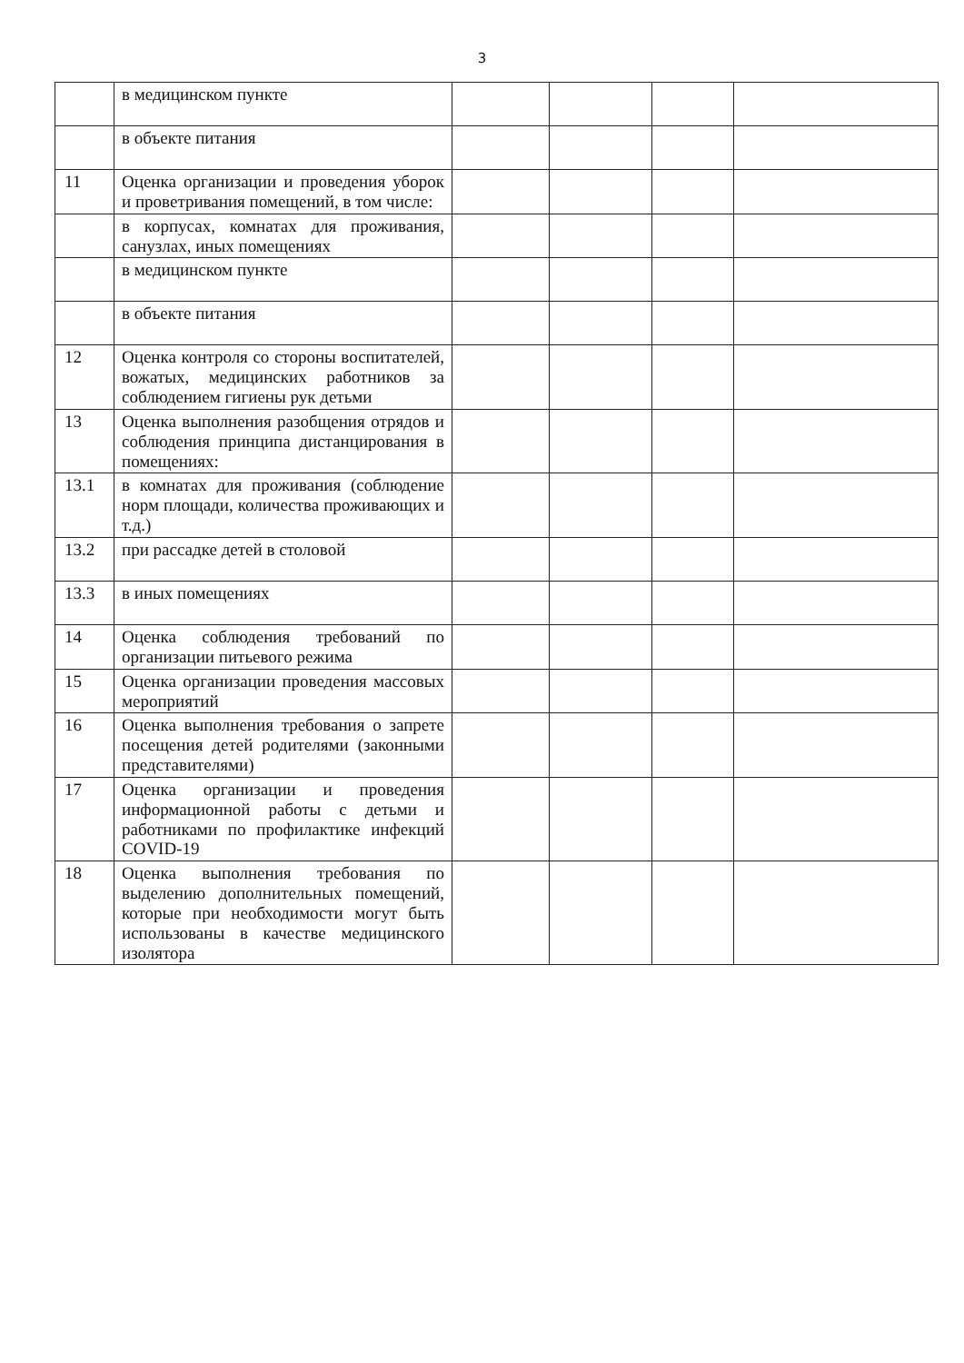3
| | в медицинском пункте | | | | |
| | в объекте питания | | | | |
| 11 | Оценка организации и проведения уборок и проветривания помещений, в том числе: | | | | |
| | в корпусах, комнатах для проживания, санузлах, иных помещениях | | | | |
| | в медицинском пункте | | | | |
| | в объекте питания | | | | |
| 12 | Оценка контроля со стороны воспитателей, вожатых, медицинских работников за соблюдением гигиены рук детьми | | | | |
| 13 | Оценка выполнения разобщения отрядов и соблюдения принципа дистанцирования в помещениях: | | | | |
| 13.1 | в комнатах для проживания (соблюдение норм площади, количества проживающих и т.д.) | | | | |
| 13.2 | при рассадке детей в столовой | | | | |
| 13.3 | в иных помещениях | | | | |
| 14 | Оценка соблюдения требований по организации питьевого режима | | | | |
| 15 | Оценка организации проведения массовых мероприятий | | | | |
| 16 | Оценка выполнения требования о запрете посещения детей родителями (законными представителями) | | | | |
| 17 | Оценка организации и проведения информационной работы с детьми и работниками по профилактике инфекций COVID-19 | | | | |
| 18 | Оценка выполнения требования по выделению дополнительных помещений, которые при необходимости могут быть использованы в качестве медицинского изолятора | | | | |